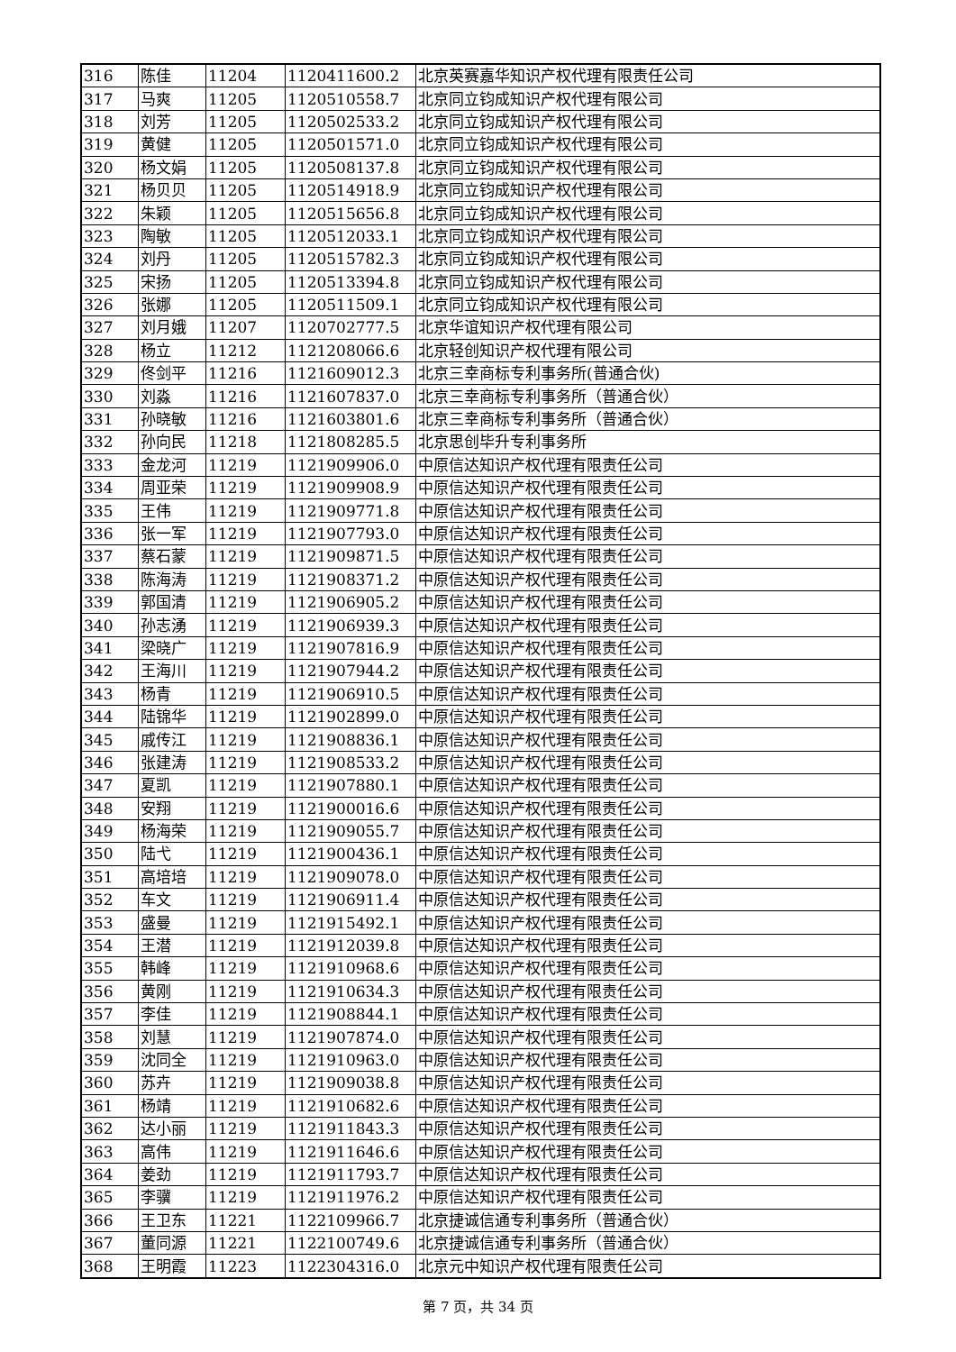| 316 | 陈佳 | 11204 | 1120411600.2 | 北京英赛嘉华知识产权代理有限责任公司 |
| 317 | 马爽 | 11205 | 1120510558.7 | 北京同立钧成知识产权代理有限公司 |
| 318 | 刘芳 | 11205 | 1120502533.2 | 北京同立钧成知识产权代理有限公司 |
| 319 | 黄健 | 11205 | 1120501571.0 | 北京同立钧成知识产权代理有限公司 |
| 320 | 杨文娟 | 11205 | 1120508137.8 | 北京同立钧成知识产权代理有限公司 |
| 321 | 杨贝贝 | 11205 | 1120514918.9 | 北京同立钧成知识产权代理有限公司 |
| 322 | 朱颖 | 11205 | 1120515656.8 | 北京同立钧成知识产权代理有限公司 |
| 323 | 陶敏 | 11205 | 1120512033.1 | 北京同立钧成知识产权代理有限公司 |
| 324 | 刘丹 | 11205 | 1120515782.3 | 北京同立钧成知识产权代理有限公司 |
| 325 | 宋扬 | 11205 | 1120513394.8 | 北京同立钧成知识产权代理有限公司 |
| 326 | 张娜 | 11205 | 1120511509.1 | 北京同立钧成知识产权代理有限公司 |
| 327 | 刘月娥 | 11207 | 1120702777.5 | 北京华谊知识产权代理有限公司 |
| 328 | 杨立 | 11212 | 1121208066.6 | 北京轻创知识产权代理有限公司 |
| 329 | 佟剑平 | 11216 | 1121609012.3 | 北京三幸商标专利事务所(普通合伙) |
| 330 | 刘淼 | 11216 | 1121607837.0 | 北京三幸商标专利事务所（普通合伙） |
| 331 | 孙晓敏 | 11216 | 1121603801.6 | 北京三幸商标专利事务所（普通合伙） |
| 332 | 孙向民 | 11218 | 1121808285.5 | 北京思创毕升专利事务所 |
| 333 | 金龙河 | 11219 | 1121909906.0 | 中原信达知识产权代理有限责任公司 |
| 334 | 周亚荣 | 11219 | 1121909908.9 | 中原信达知识产权代理有限责任公司 |
| 335 | 王伟 | 11219 | 1121909771.8 | 中原信达知识产权代理有限责任公司 |
| 336 | 张一军 | 11219 | 1121907793.0 | 中原信达知识产权代理有限责任公司 |
| 337 | 蔡石蒙 | 11219 | 1121909871.5 | 中原信达知识产权代理有限责任公司 |
| 338 | 陈海涛 | 11219 | 1121908371.2 | 中原信达知识产权代理有限责任公司 |
| 339 | 郭国清 | 11219 | 1121906905.2 | 中原信达知识产权代理有限责任公司 |
| 340 | 孙志湧 | 11219 | 1121906939.3 | 中原信达知识产权代理有限责任公司 |
| 341 | 梁晓广 | 11219 | 1121907816.9 | 中原信达知识产权代理有限责任公司 |
| 342 | 王海川 | 11219 | 1121907944.2 | 中原信达知识产权代理有限责任公司 |
| 343 | 杨青 | 11219 | 1121906910.5 | 中原信达知识产权代理有限责任公司 |
| 344 | 陆锦华 | 11219 | 1121902899.0 | 中原信达知识产权代理有限责任公司 |
| 345 | 戚传江 | 11219 | 1121908836.1 | 中原信达知识产权代理有限责任公司 |
| 346 | 张建涛 | 11219 | 1121908533.2 | 中原信达知识产权代理有限责任公司 |
| 347 | 夏凯 | 11219 | 1121907880.1 | 中原信达知识产权代理有限责任公司 |
| 348 | 安翔 | 11219 | 1121900016.6 | 中原信达知识产权代理有限责任公司 |
| 349 | 杨海荣 | 11219 | 1121909055.7 | 中原信达知识产权代理有限责任公司 |
| 350 | 陆弋 | 11219 | 1121900436.1 | 中原信达知识产权代理有限责任公司 |
| 351 | 高培培 | 11219 | 1121909078.0 | 中原信达知识产权代理有限责任公司 |
| 352 | 车文 | 11219 | 1121906911.4 | 中原信达知识产权代理有限责任公司 |
| 353 | 盛曼 | 11219 | 1121915492.1 | 中原信达知识产权代理有限责任公司 |
| 354 | 王潜 | 11219 | 1121912039.8 | 中原信达知识产权代理有限责任公司 |
| 355 | 韩峰 | 11219 | 1121910968.6 | 中原信达知识产权代理有限责任公司 |
| 356 | 黄刚 | 11219 | 1121910634.3 | 中原信达知识产权代理有限责任公司 |
| 357 | 李佳 | 11219 | 1121908844.1 | 中原信达知识产权代理有限责任公司 |
| 358 | 刘慧 | 11219 | 1121907874.0 | 中原信达知识产权代理有限责任公司 |
| 359 | 沈同全 | 11219 | 1121910963.0 | 中原信达知识产权代理有限责任公司 |
| 360 | 苏卉 | 11219 | 1121909038.8 | 中原信达知识产权代理有限责任公司 |
| 361 | 杨靖 | 11219 | 1121910682.6 | 中原信达知识产权代理有限责任公司 |
| 362 | 达小丽 | 11219 | 1121911843.3 | 中原信达知识产权代理有限责任公司 |
| 363 | 高伟 | 11219 | 1121911646.6 | 中原信达知识产权代理有限责任公司 |
| 364 | 姜劲 | 11219 | 1121911793.7 | 中原信达知识产权代理有限责任公司 |
| 365 | 李骥 | 11219 | 1121911976.2 | 中原信达知识产权代理有限责任公司 |
| 366 | 王卫东 | 11221 | 1122109966.7 | 北京捷诚信通专利事务所（普通合伙） |
| 367 | 董同源 | 11221 | 1122100749.6 | 北京捷诚信通专利事务所（普通合伙） |
| 368 | 王明霞 | 11223 | 1122304316.0 | 北京元中知识产权代理有限责任公司 |
第 7 页，共 34 页